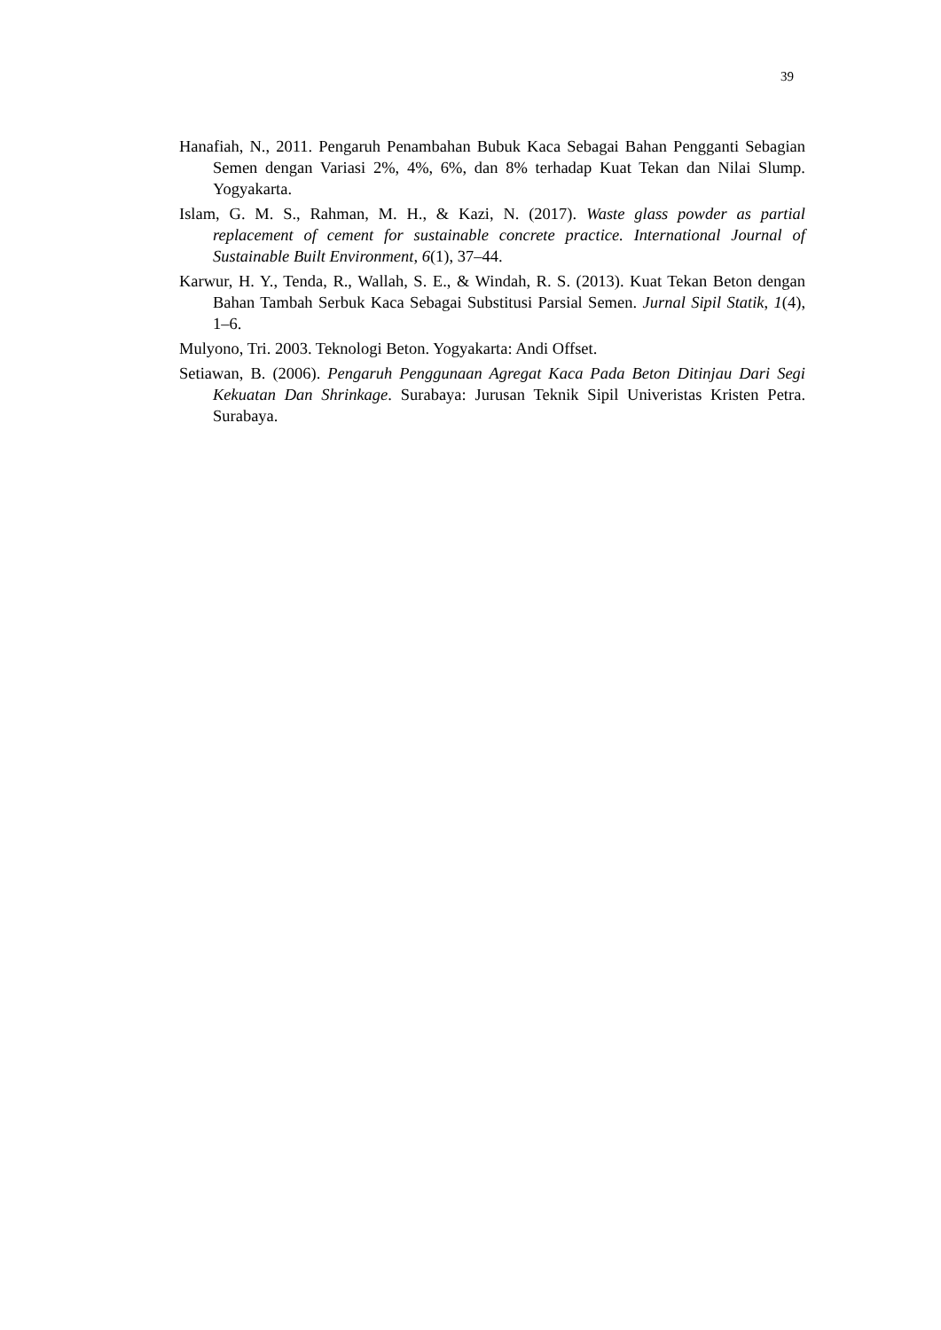39
Hanafiah, N., 2011. Pengaruh Penambahan Bubuk Kaca Sebagai Bahan Pengganti Sebagian Semen dengan Variasi 2%, 4%, 6%, dan 8% terhadap Kuat Tekan dan Nilai Slump. Yogyakarta.
Islam, G. M. S., Rahman, M. H., & Kazi, N. (2017). Waste glass powder as partial replacement of cement for sustainable concrete practice. International Journal of Sustainable Built Environment, 6(1), 37–44.
Karwur, H. Y., Tenda, R., Wallah, S. E., & Windah, R. S. (2013). Kuat Tekan Beton dengan Bahan Tambah Serbuk Kaca Sebagai Substitusi Parsial Semen. Jurnal Sipil Statik, 1(4), 1–6.
Mulyono, Tri. 2003. Teknologi Beton. Yogyakarta: Andi Offset.
Setiawan, B. (2006). Pengaruh Penggunaan Agregat Kaca Pada Beton Ditinjau Dari Segi Kekuatan Dan Shrinkage. Surabaya: Jurusan Teknik Sipil Univeristas Kristen Petra. Surabaya.